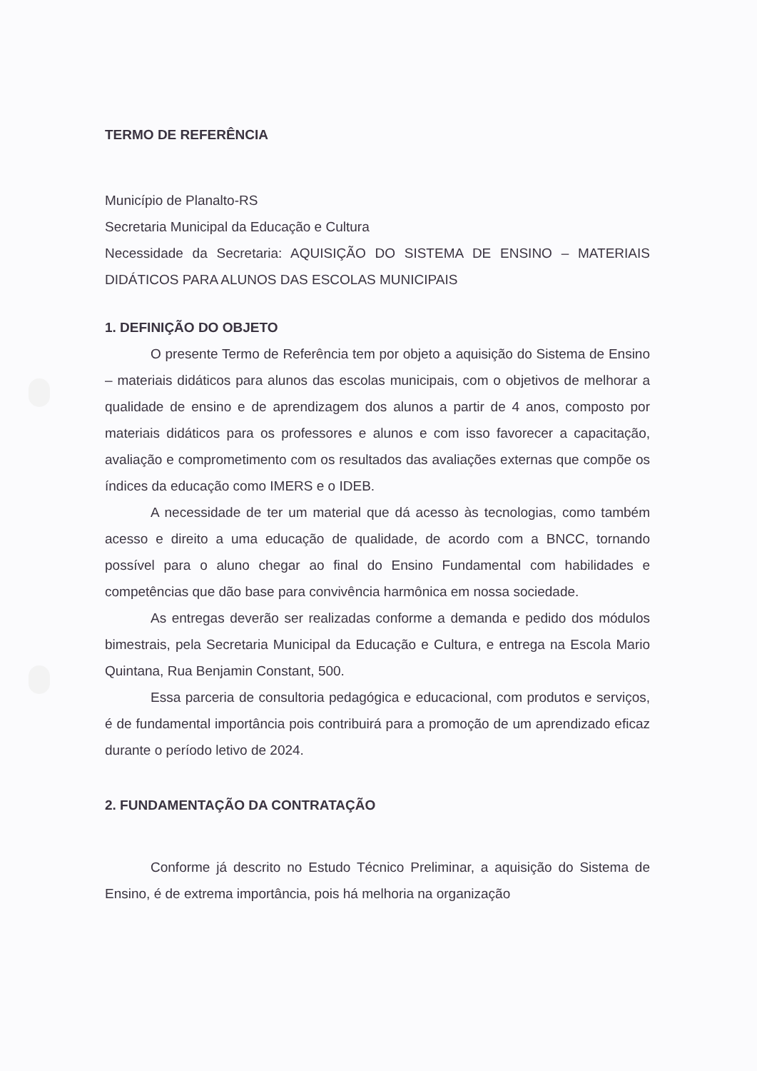TERMO DE REFERÊNCIA
Município de Planalto-RS
Secretaria Municipal da Educação e Cultura
Necessidade da Secretaria: AQUISIÇÃO DO SISTEMA DE ENSINO – MATERIAIS DIDÁTICOS PARA ALUNOS DAS ESCOLAS MUNICIPAIS
1. DEFINIÇÃO DO OBJETO
O presente Termo de Referência tem por objeto a aquisição do Sistema de Ensino – materiais didáticos para alunos das escolas municipais, com o objetivos de melhorar a qualidade de ensino e de aprendizagem dos alunos a partir de 4 anos, composto por materiais didáticos para os professores e alunos e com isso favorecer a capacitação, avaliação e comprometimento com os resultados das avaliações externas que compõe os índices da educação como IMERS e o IDEB.
A necessidade de ter um material que dá acesso às tecnologias, como também acesso e direito a uma educação de qualidade, de acordo com a BNCC, tornando possível para o aluno chegar ao final do Ensino Fundamental com habilidades e competências que dão base para convivência harmônica em nossa sociedade.
As entregas deverão ser realizadas conforme a demanda e pedido dos módulos bimestrais, pela Secretaria Municipal da Educação e Cultura, e entrega na Escola Mario Quintana, Rua Benjamin Constant, 500.
Essa parceria de consultoria pedagógica e educacional, com produtos e serviços, é de fundamental importância pois contribuirá para a promoção de um aprendizado eficaz durante o período letivo de 2024.
2. FUNDAMENTAÇÃO DA CONTRATAÇÃO
Conforme já descrito no Estudo Técnico Preliminar, a aquisição do Sistema de Ensino, é de extrema importância, pois há melhoria na organização